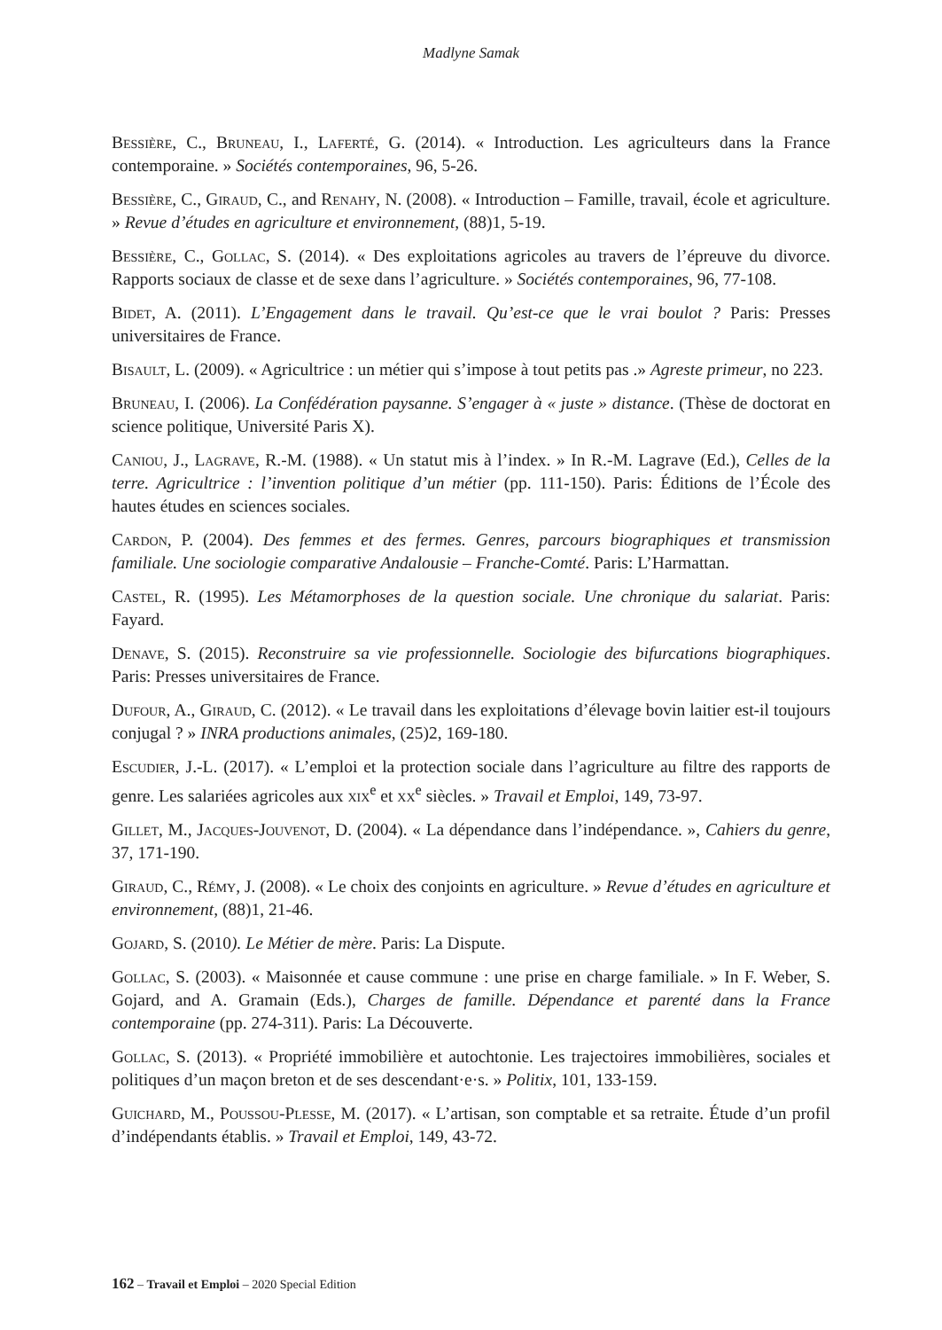Madlyne Samak
Bessière, C., Bruneau, I., Laferté, G. (2014). « Introduction. Les agriculteurs dans la France contemporaine. » Sociétés contemporaines, 96, 5-26.
Bessière, C., Giraud, C., and Renahy, N. (2008). « Introduction – Famille, travail, école et agriculture. » Revue d’études en agriculture et environnement, (88)1, 5-19.
Bessière, C., Gollac, S. (2014). « Des exploitations agricoles au travers de l’épreuve du divorce. Rapports sociaux de classe et de sexe dans l’agriculture. » Sociétés contemporaines, 96, 77-108.
Bidet, A. (2011). L’Engagement dans le travail. Qu’est-ce que le vrai boulot ? Paris: Presses universitaires de France.
Bisault, L. (2009). « Agricultrice : un métier qui s’impose à tout petits pas .» Agreste primeur, no 223.
Bruneau, I. (2006). La Confédération paysanne. S’engager à « juste » distance. (Thèse de doctorat en science politique, Université Paris X).
Caniou, J., Lagrave, R.-M. (1988). « Un statut mis à l’index. » In R.-M. Lagrave (Ed.), Celles de la terre. Agricultrice : l’invention politique d’un métier (pp. 111-150). Paris: Éditions de l’École des hautes études en sciences sociales.
Cardon, P. (2004). Des femmes et des fermes. Genres, parcours biographiques et transmission familiale. Une sociologie comparative Andalousie – Franche-Comté. Paris: L’Harmattan.
Castel, R. (1995). Les Métamorphoses de la question sociale. Une chronique du salariat. Paris: Fayard.
Denave, S. (2015). Reconstruire sa vie professionnelle. Sociologie des bifurcations biographiques. Paris: Presses universitaires de France.
Dufour, A., Giraud, C. (2012). « Le travail dans les exploitations d’élevage bovin laitier est-il toujours conjugal ? » INRA productions animales, (25)2, 169-180.
Escudier, J.-L. (2017). « L’emploi et la protection sociale dans l’agriculture au filtre des rapports de genre. Les salariées agricoles aux xix<sup>e</sup> et xx<sup>e</sup> siècles. » Travail et Emploi, 149, 73-97.
Gillet, M., Jacques-Jouvenot, D. (2004). « La dépendance dans l’indépendance. », Cahiers du genre, 37, 171-190.
Giraud, C., Rémy, J. (2008). « Le choix des conjoints en agriculture. » Revue d’études en agriculture et environnement, (88)1, 21-46.
Gojard, S. (2010). Le Métier de mère. Paris: La Dispute.
Gollac, S. (2003). « Maisonnée et cause commune : une prise en charge familiale. » In F. Weber, S. Gojard, and A. Gramain (Eds.), Charges de famille. Dépendance et parenté dans la France contemporaine (pp. 274-311). Paris: La Découverte.
Gollac, S. (2013). « Propriété immobilière et autochtonie. Les trajectoires immobilières, sociales et politiques d’un maçon breton et de ses descendant·e·s. » Politix, 101, 133-159.
Guichard, M., Poussou-Plesse, M. (2017). « L’artisan, son comptable et sa retraite. Étude d’un profil d’indépendants établis. » Travail et Emploi, 149, 43-72.
162 – Travail et Emploi – 2020 Special Edition